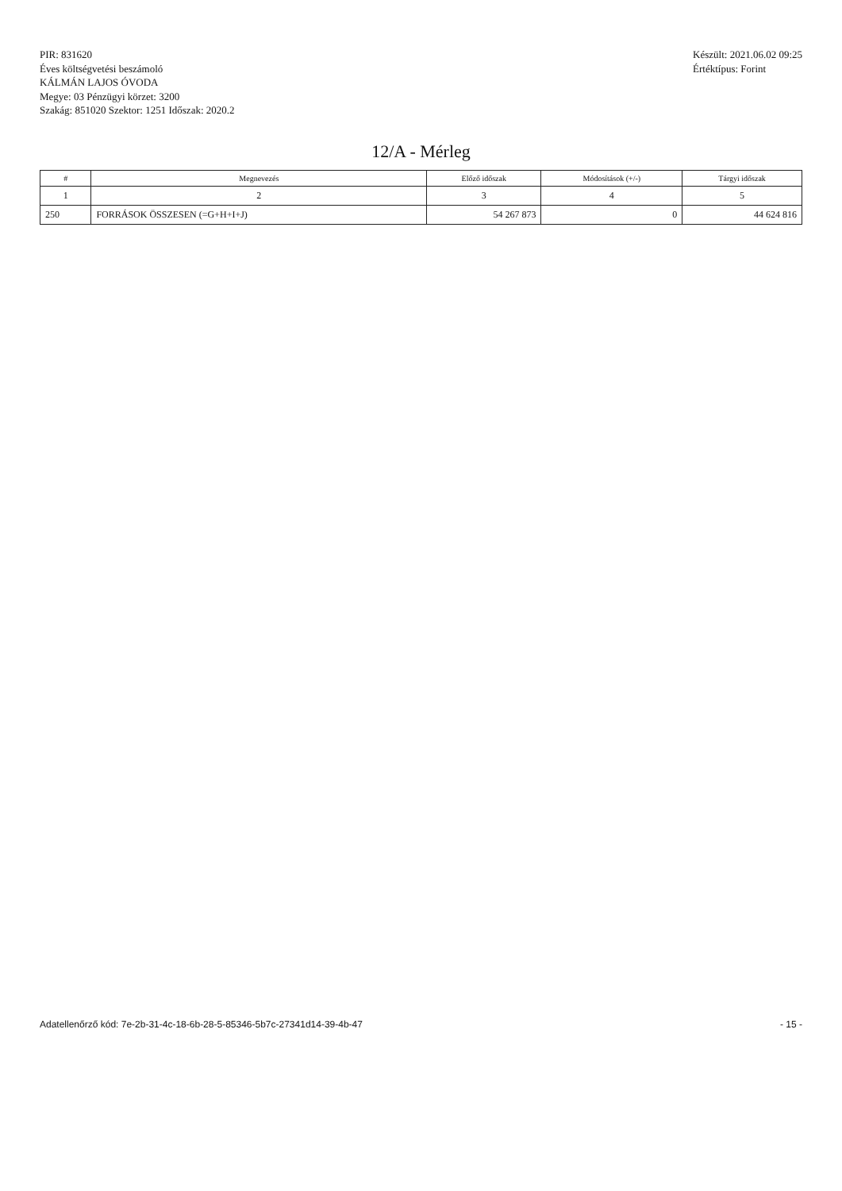PIR: 831620
Éves költségvetési beszámoló
KÁLMÁN LAJOS ÓVODA
Megye: 03 Pénzügyi körzet: 3200
Szakág: 851020 Szektor: 1251 Időszak: 2020.2
Készült: 2021.06.02 09:25
Értéktípus: Forint
12/A - Mérleg
| # | Megnevezés | Előző időszak | Módosítások (+/-) | Tárgyi időszak |
| --- | --- | --- | --- | --- |
| 1 | 2 | 3 | 4 | 5 |
| 250 | FORRÁSOK ÖSSZESEN (=G+H+I+J) | 54 267 873 | 0 | 44 624 816 |
Adatellenőrző kód: 7e-2b-31-4c-18-6b-28-5-85346-5b7c-27341d14-39-4b-47 - 15 -